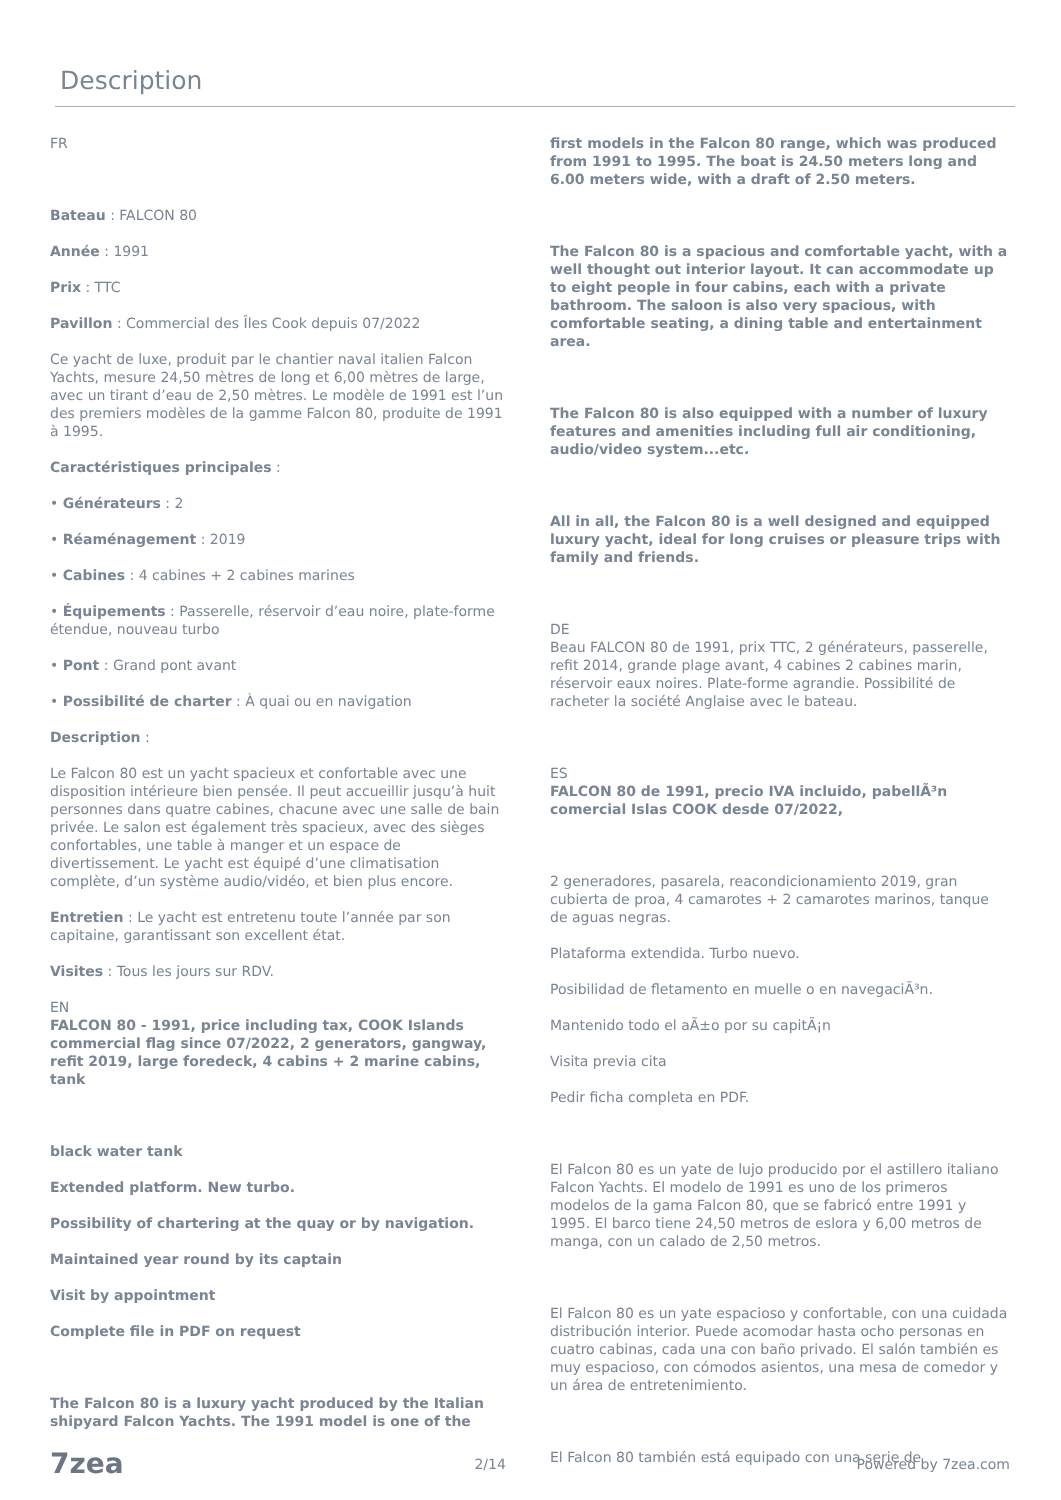Description
FR
Bateau : FALCON 80
Année : 1991
Prix : TTC
Pavillon : Commercial des Îles Cook depuis 07/2022
Ce yacht de luxe, produit par le chantier naval italien Falcon Yachts, mesure 24,50 mètres de long et 6,00 mètres de large, avec un tirant d’eau de 2,50 mètres. Le modèle de 1991 est l’un des premiers modèles de la gamme Falcon 80, produite de 1991 à 1995.
Caractéristiques principales :
• Générateurs : 2
• Réaménagement : 2019
• Cabines : 4 cabines + 2 cabines marines
• Équipements : Passerelle, réservoir d’eau noire, plate-forme étendue, nouveau turbo
• Pont : Grand pont avant
• Possibilité de charter : À quai ou en navigation
Description :
Le Falcon 80 est un yacht spacieux et confortable avec une disposition intérieure bien pensée. Il peut accueillir jusqu’à huit personnes dans quatre cabines, chacune avec une salle de bain privée. Le salon est également très spacieux, avec des sièges confortables, une table à manger et un espace de divertissement. Le yacht est équipé d’une climatisation complète, d’un système audio/vidéo, et bien plus encore.
Entretien : Le yacht est entretenu toute l’année par son capitaine, garantissant son excellent état.
Visites : Tous les jours sur RDV.
EN
FALCON 80 - 1991, price including tax, COOK Islands commercial flag since 07/2022, 2 generators, gangway, refit 2019, large foredeck, 4 cabins + 2 marine cabins, tank
black water tank
Extended platform. New turbo.
Possibility of chartering at the quay or by navigation.
Maintained year round by its captain
Visit by appointment
Complete file in PDF on request
The Falcon 80 is a luxury yacht produced by the Italian shipyard Falcon Yachts. The 1991 model is one of the
first models in the Falcon 80 range, which was produced from 1991 to 1995. The boat is 24.50 meters long and 6.00 meters wide, with a draft of 2.50 meters.
The Falcon 80 is a spacious and comfortable yacht, with a well thought out interior layout. It can accommodate up to eight people in four cabins, each with a private bathroom. The saloon is also very spacious, with comfortable seating, a dining table and entertainment area.
The Falcon 80 is also equipped with a number of luxury features and amenities including full air conditioning, audio/video system...etc.
All in all, the Falcon 80 is a well designed and equipped luxury yacht, ideal for long cruises or pleasure trips with family and friends.
DE
Beau FALCON 80 de 1991, prix TTC, 2 générateurs, passerelle, refit 2014, grande plage avant, 4 cabines 2 cabines marin, réservoir eaux noires. Plate-forme agrandie. Possibilité de racheter la société Anglaise avec le bateau.
ES
FALCON 80 de 1991, precio IVA incluido, pabellÃ³n comercial Islas COOK desde 07/2022,
2 generadores, pasarela, reacondicionamiento 2019, gran cubierta de proa, 4 camarotes + 2 camarotes marinos, tanque de aguas negras.
Plataforma extendida. Turbo nuevo.
Posibilidad de fletamento en muelle o en navegaciÃ³n.
Mantenido todo el aÃ±o por su capitÃ¡n
Visita previa cita
Pedir ficha completa en PDF.
El Falcon 80 es un yate de lujo producido por el astillero italiano Falcon Yachts. El modelo de 1991 es uno de los primeros modelos de la gama Falcon 80, que se fabricó entre 1991 y 1995. El barco tiene 24,50 metros de eslora y 6,00 metros de manga, con un calado de 2,50 metros.
El Falcon 80 es un yate espacioso y confortable, con una cuidada distribución interior. Puede acomodar hasta ocho personas en cuatro cabinas, cada una con baño privado. El salón también es muy espacioso, con cómodos asientos, una mesa de comedor y un área de entretenimiento.
El Falcon 80 también está equipado con una serie de
7zea 2/14 Powered by 7zea.com